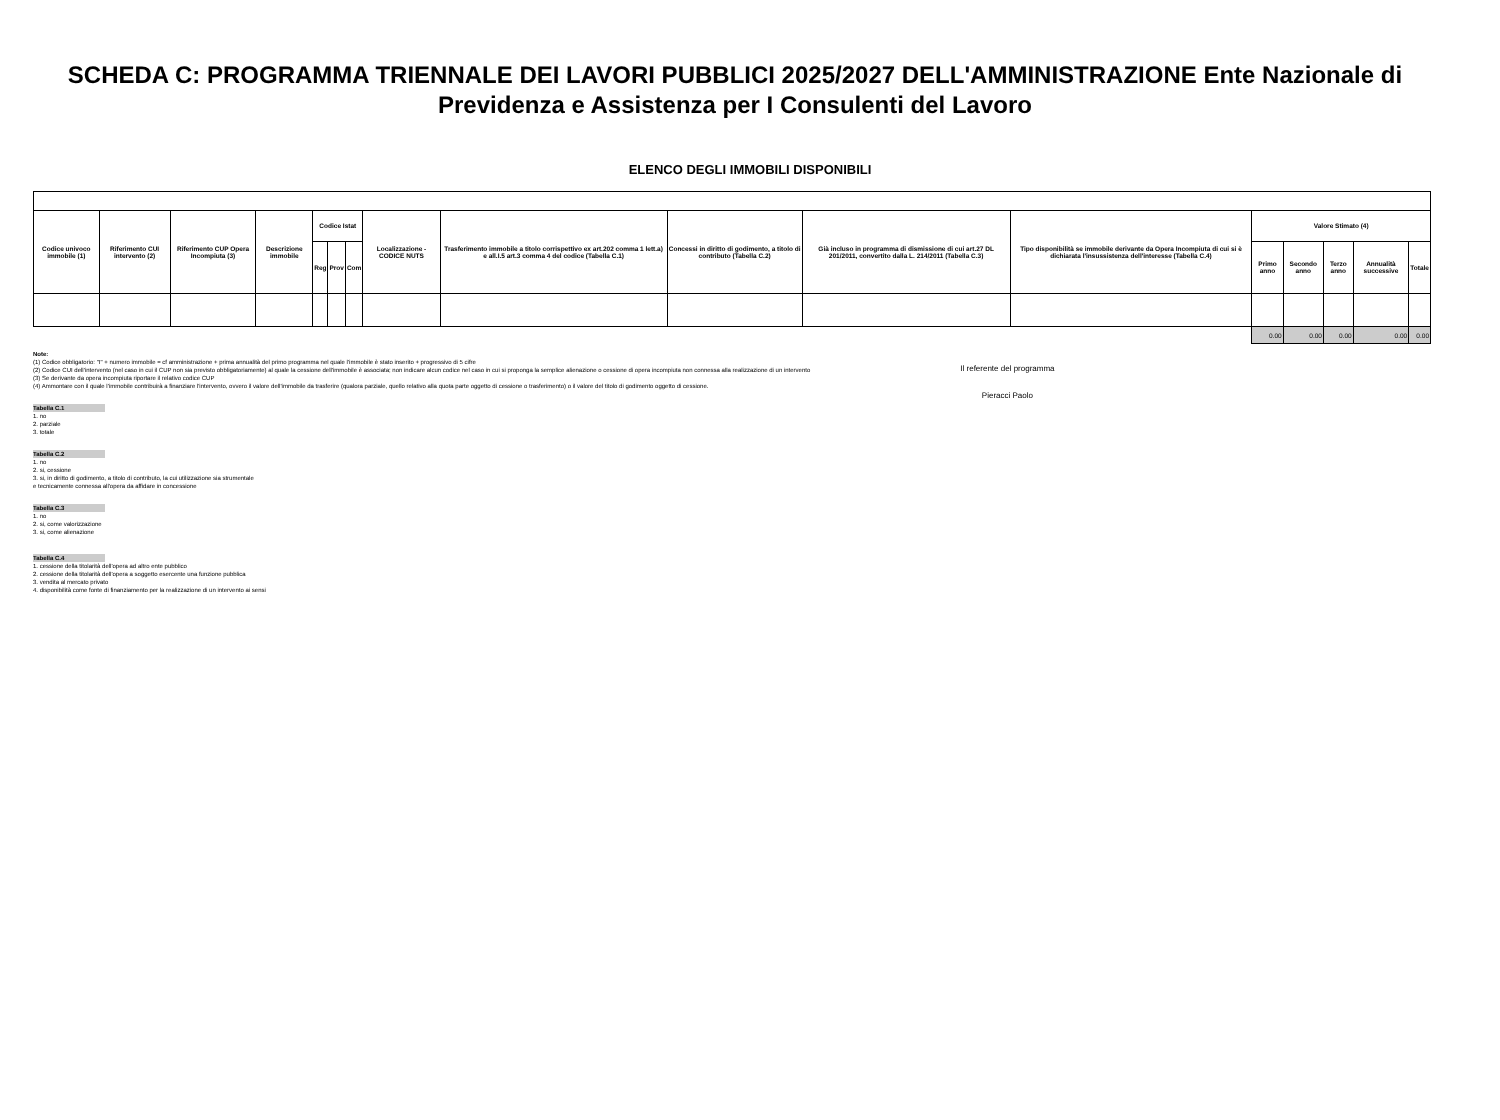SCHEDA C: PROGRAMMA TRIENNALE DEI LAVORI PUBBLICI 2025/2027 DELL'AMMINISTRAZIONE Ente Nazionale di Previdenza e Assistenza per I Consulenti del Lavoro
ELENCO DEGLI IMMOBILI DISPONIBILI
| Codice univoco immobile (1) | Riferimento CUI intervento (2) | Riferimento CUP Opera Incompiuta (3) | Descrizione immobile | Codice Istat | | | Localizzazione - CODICE NUTS | Trasferimento immobile a titolo corrispettivo ex art.202 comma 1 lett.a) e all.I.5 art.3 comma 4 del codice (Tabella C.1) | Concessi in diritto di godimento, a titolo di contributo (Tabella C.2) | Già incluso in programma di dismissione di cui art.27 DL 201/2011, convertito dalla L. 214/2011 (Tabella C.3) | Tipo disponibilità se immobile derivante da Opera Incompiuta di cui si è dichiarata l'insussistenza dell'interesse (Tabella C.4) | Valore Stimato (4) | | | | |
| --- | --- | --- | --- | --- | --- | --- | --- | --- | --- | --- | --- | --- | --- | --- | --- | --- |
| | | | | Reg | Prov | Com | | | | | | Primo anno | Secondo anno | Terzo anno | Annualità successive | Totale |
| | | | | | | | | | | | | 0.00 | 0.00 | 0.00 | 0.00 | 0.00 |
Note:
(1) Codice obbligatorio: "I" + numero immobile = cf amministrazione + prima annualità del primo programma nel quale l'immobile è stato inserito + progressivo di 5 cifre
(2) Codice CUI dell'intervento (nel caso in cui il CUP non sia previsto obbligatoriamente) al quale la cessione dell'immobile è associata; non indicare alcun codice nel caso in cui si proponga la semplice alienazione o cessione di opera incompiuta non connessa alla realizzazione di un intervento
(3) Se derivante da opera incompiuta riportare il relativo codice CUP
(4) Ammontare con il quale l'immobile contribuirà a finanziare l'intervento, ovvero il valore dell'immobile da trasferire (qualora parziale, quello relativo alla quota parte oggetto di cessione o trasferimento) o il valore del titolo di godimento oggetto di cessione.
Tabella C.1
1. no
2. parziale
3. totale
Tabella C.2
1. no
2. si, cessione
3. si, in diritto di godimento, a titolo di contributo, la cui utilizzazione sia strumentale
e tecnicamente connessa all'opera da affidare in concessione
Tabella C.3
1. no
2. si, come valorizzazione
3. si, come alienazione
Tabella C.4
1. cessione della titolarità dell'opera ad altro ente pubblico
2. cessione della titolarità dell'opera a soggetto esercente una funzione pubblica
3. vendita al mercato privato
4. disponibilità come fonte di finanziamento per la realizzazione di un intervento ai sensi
Il referente del programma
Pieracci Paolo